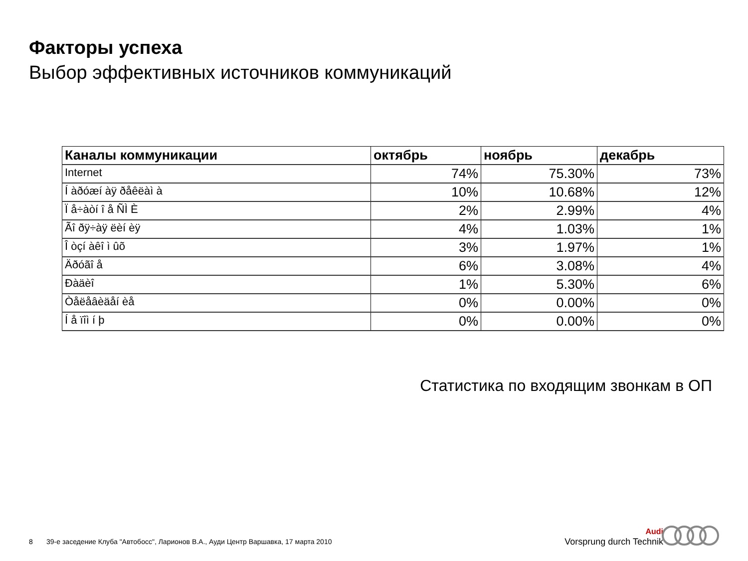Факторы успеха
Выбор эффективных источников коммуникаций
| Каналы коммуникации | октябрь | ноябрь | декабрь |
| --- | --- | --- | --- |
| Internet | 74% | 75.30% | 73% |
| Í àðóæí àÿ ðåêëàì à | 10% | 10.68% | 12% |
| Ï å÷àòí î å ÑÌ È | 2% | 2.99% | 4% |
| Ãî ðÿ÷àÿ ëèí èÿ | 4% | 1.03% | 1% |
| Î òçí àêî ì ûõ | 3% | 1.97% | 1% |
| Äðóãî å | 6% | 3.08% | 4% |
| Ðàäèî | 1% | 5.30% | 6% |
| Òåëåâèäåí èå | 0% | 0.00% | 0% |
| Í å ïîì í þ | 0% | 0.00% | 0% |
Статистика по входящим звонкам в ОП
8 39-е заседение Клуба "Автобосс", Ларионов В.А., Ауди Центр Варшавка, 17 марта 2010
Audi
Vorsprung durch Technik